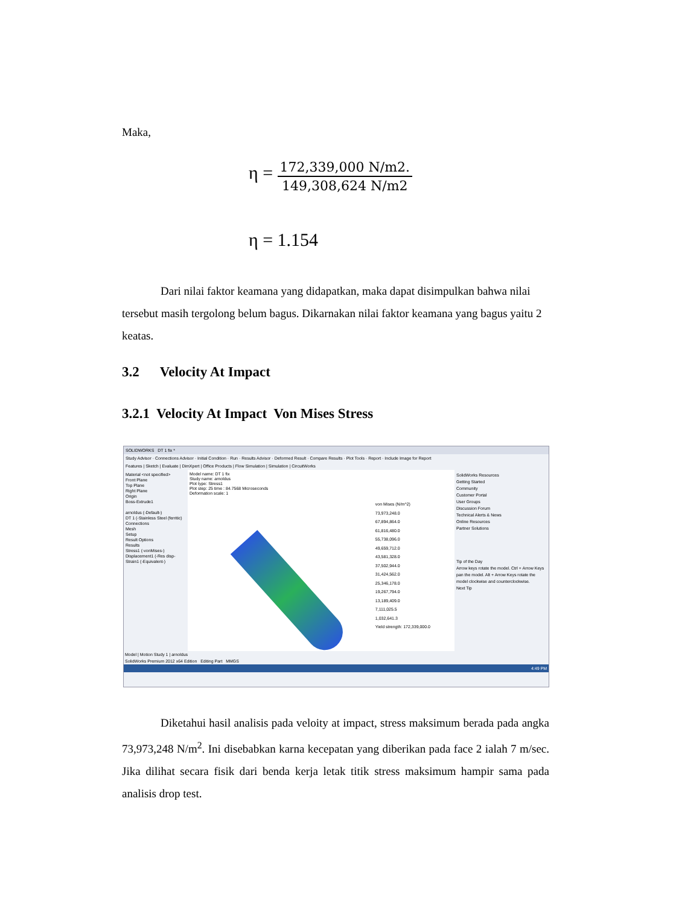Maka,
η = 172,339,000 N/m2. 149,308,624 N/m2
η = 1.154
Dari nilai faktor keamana yang didapatkan, maka dapat disimpulkan bahwa nilai tersebut masih tergolong belum bagus. Dikarnakan nilai faktor keamana yang bagus yaitu 2 keatas.
3.2 Velocity At Impact
3.2.1 Velocity At Impact Von Mises Stress
SOLIDWORKS DT 1 fix *
Study Advisor · Connections Advisor · Initial Condition · Run · Results Advisor · Deformed Result · Compare Results · Plot Tools · Report · Include Image for Report
Features | Sketch | Evaluate | DimXpert | Office Products | Flow Simulation | Simulation | CircuitWorks
Material <not specified>
Front Plane
Top Plane
Right Plane
Origin
Boss-Extrude1
arnoldus (-Default-)
DT 1 (-Stainless Steel (ferritic)
Connections
Mesh
Setup
Result Options
Results
Stress1 (-vonMises-)
Displacement1 (-Res disp-
Strain1 (-Equivalent-)
Model name: DT 1 fix
Study name: arnoldus
Plot type: Stress1
Plot step: 25 time : 84.7568 Microseconds
Deformation scale: 1
von Mises (N/m^2)
73,973,248.0
67,894,864.0
61,816,480.0
55,738,096.0
49,659,712.0
43,581,328.0
37,502,944.0
31,424,562.0
25,346,178.0
19,267,794.0
13,189,409.0
7,111,025.5
1,032,641.3
Yield strength: 172,339,000.0
SolidWorks Resources
Getting Started
Community
Customer Portal
User Groups
Discussion Forum
Technical Alerts & News
Online Resources
Partner Solutions
Tip of the Day
Arrow keys rotate the model. Ctrl + Arrow Keys pan the model. Alt + Arrow Keys rotate the model clockwise and counterclockwise.
Next Tip
Model | Motion Study 1 | arnoldus
SolidWorks Premium 2012 x64 Edition Editing Part MMGS
4:49 PM
Diketahui hasil analisis pada veloity at impact, stress maksimum berada pada angka 73,973,248 N/m<sup>2</sup>. Ini disebabkan karna kecepatan yang diberikan pada face 2 ialah 7 m/sec. Jika dilihat secara fisik dari benda kerja letak titik stress maksimum hampir sama pada analisis drop test.